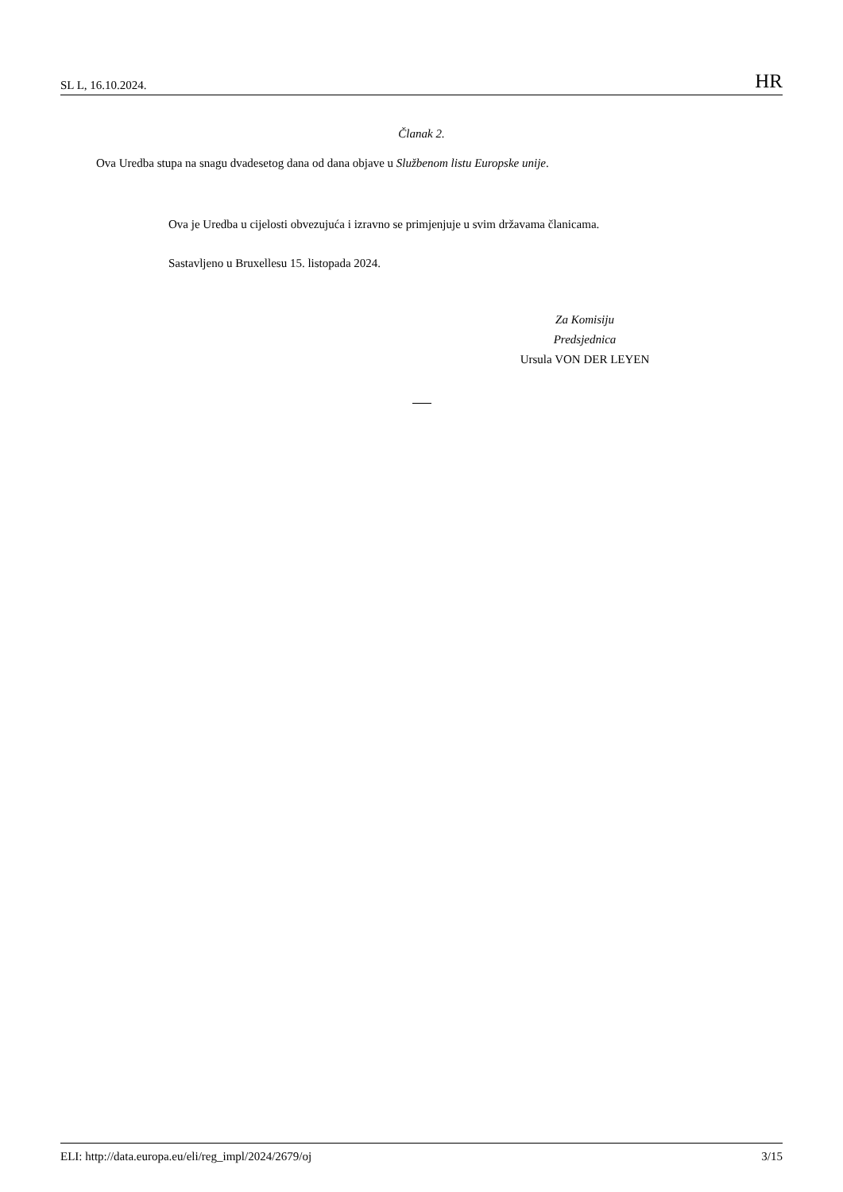SL L, 16.10.2024. HR
Članak 2.
Ova Uredba stupa na snagu dvadesetog dana od dana objave u Službenom listu Europske unije.
Ova je Uredba u cijelosti obvezujuća i izravno se primjenjuje u svim državama članicama.
Sastavljeno u Bruxellesu 15. listopada 2024.
Za Komisiju
Predsjednica
Ursula VON DER LEYEN
ELI: http://data.europa.eu/eli/reg_impl/2024/2679/oj 3/15